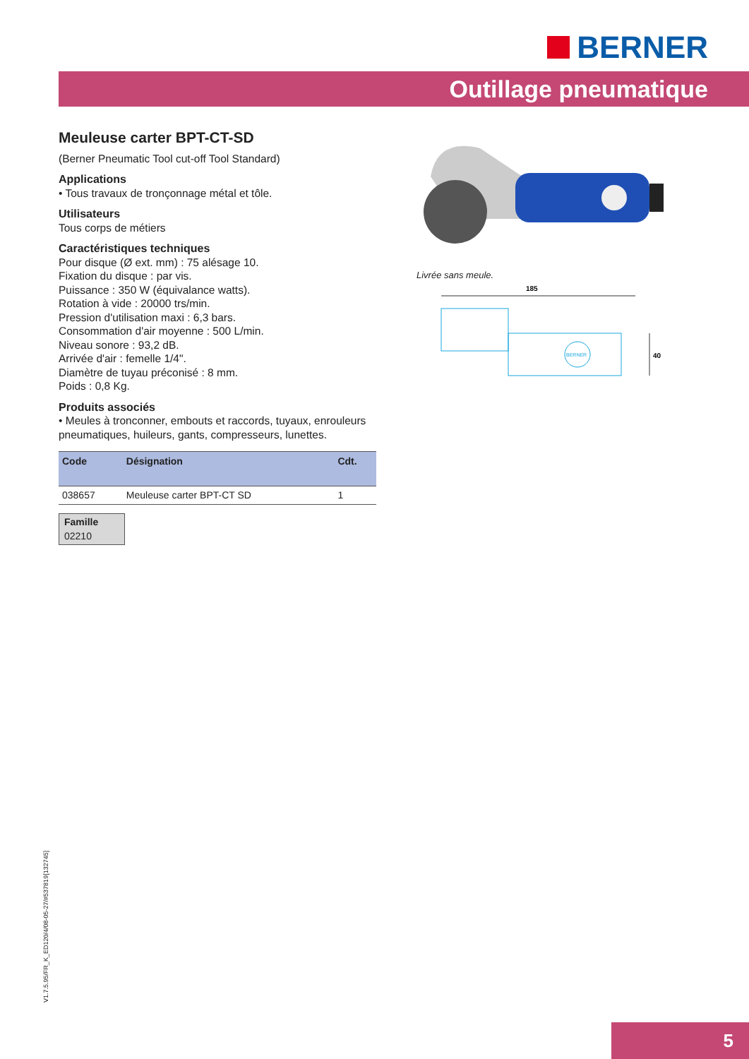BERNER
Outillage pneumatique
Meuleuse carter BPT-CT-SD
(Berner Pneumatic Tool cut-off Tool Standard)
Applications
• Tous travaux de tronçonnage métal et tôle.
Utilisateurs
Tous corps de métiers
Caractéristiques techniques
Pour disque (Ø ext. mm) : 75 alésage 10.
Fixation du disque : par vis.
Puissance : 350 W (équivalance watts).
Rotation à vide : 20000 trs/min.
Pression d'utilisation maxi : 6,3 bars.
Consommation d'air moyenne : 500 L/min.
Niveau sonore : 93,2 dB.
Arrivée d'air : femelle 1/4".
Diamètre de tuyau préconisé : 8 mm.
Poids : 0,8 Kg.
Produits associés
• Meules à tronconner, embouts et raccords, tuyaux, enrouleurs pneumatiques, huileurs, gants, compresseurs, lunettes.
| Code | Désignation | Cdt. |
| --- | --- | --- |
| 038657 | Meuleuse carter BPT-CT SD | 1 |
Famille
02210
Livrée sans meule.
185
BERNER
40
V1.7.5.95/FR_K_ED120/4/08-05-27/#537819[132745]
5